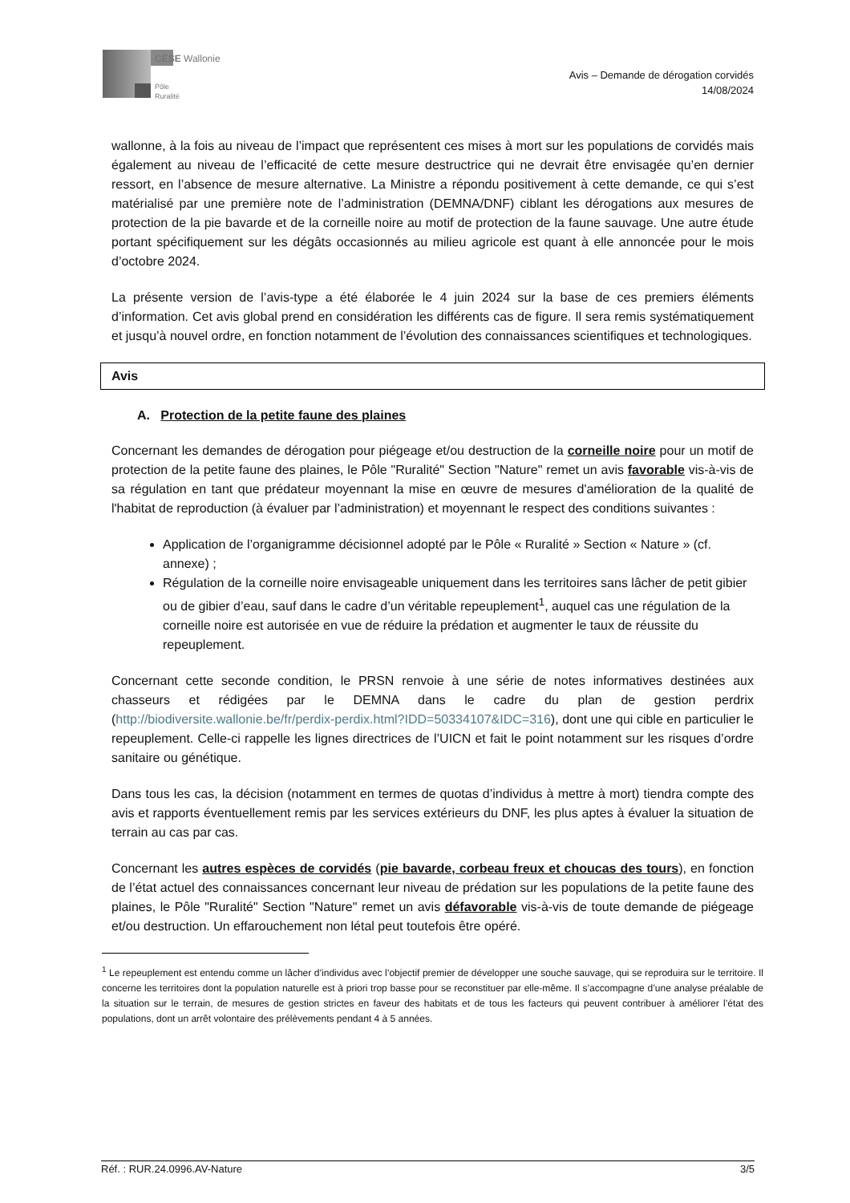CESE Wallonie
Pôle
Ruralité
Avis – Demande de dérogation corvidés
14/08/2024
wallonne, à la fois au niveau de l’impact que représentent ces mises à mort sur les populations de corvidés mais également au niveau de l’efficacité de cette mesure destructrice qui ne devrait être envisagée qu’en dernier ressort, en l’absence de mesure alternative. La Ministre a répondu positivement à cette demande, ce qui s’est matérialisé par une première note de l’administration (DEMNA/DNF) ciblant les dérogations aux mesures de protection de la pie bavarde et de la corneille noire au motif de protection de la faune sauvage. Une autre étude portant spécifiquement sur les dégâts occasionnés au milieu agricole est quant à elle annoncée pour le mois d’octobre 2024.
La présente version de l’avis-type a été élaborée le 4 juin 2024 sur la base de ces premiers éléments d’information. Cet avis global prend en considération les différents cas de figure. Il sera remis systématiquement et jusqu’à nouvel ordre, en fonction notamment de l’évolution des connaissances scientifiques et technologiques.
Avis
A. Protection de la petite faune des plaines
Concernant les demandes de dérogation pour piégeage et/ou destruction de la corneille noire pour un motif de protection de la petite faune des plaines, le Pôle "Ruralité" Section "Nature" remet un avis favorable vis-à-vis de sa régulation en tant que prédateur moyennant la mise en œuvre de mesures d'amélioration de la qualité de l'habitat de reproduction (à évaluer par l’administration) et moyennant le respect des conditions suivantes :
Application de l’organigramme décisionnel adopté par le Pôle « Ruralité » Section « Nature » (cf. annexe) ;
Régulation de la corneille noire envisageable uniquement dans les territoires sans lâcher de petit gibier ou de gibier d’eau, sauf dans le cadre d’un véritable repeuplement<sup>1</sup>, auquel cas une régulation de la corneille noire est autorisée en vue de réduire la prédation et augmenter le taux de réussite du repeuplement.
Concernant cette seconde condition, le PRSN renvoie à une série de notes informatives destinées aux chasseurs et rédigées par le DEMNA dans le cadre du plan de gestion perdrix (http://biodiversite.wallonie.be/fr/perdix-perdix.html?IDD=50334107&IDC=316), dont une qui cible en particulier le repeuplement. Celle-ci rappelle les lignes directrices de l’UICN et fait le point notamment sur les risques d’ordre sanitaire ou génétique.
Dans tous les cas, la décision (notamment en termes de quotas d’individus à mettre à mort) tiendra compte des avis et rapports éventuellement remis par les services extérieurs du DNF, les plus aptes à évaluer la situation de terrain au cas par cas.
Concernant les autres espèces de corvidés (pie bavarde, corbeau freux et choucas des tours), en fonction de l’état actuel des connaissances concernant leur niveau de prédation sur les populations de la petite faune des plaines, le Pôle "Ruralité" Section "Nature" remet un avis défavorable vis-à-vis de toute demande de piégeage et/ou destruction. Un effarouchement non létal peut toutefois être opéré.
<sup>1</sup> Le repeuplement est entendu comme un lâcher d’individus avec l’objectif premier de développer une souche sauvage, qui se reproduira sur le territoire. Il concerne les territoires dont la population naturelle est à priori trop basse pour se reconstituer par elle-même. Il s’accompagne d’une analyse préalable de la situation sur le terrain, de mesures de gestion strictes en faveur des habitats et de tous les facteurs qui peuvent contribuer à améliorer l’état des populations, dont un arrêt volontaire des prélèvements pendant 4 à 5 années.
Réf. : RUR.24.0996.AV-Nature 3/5